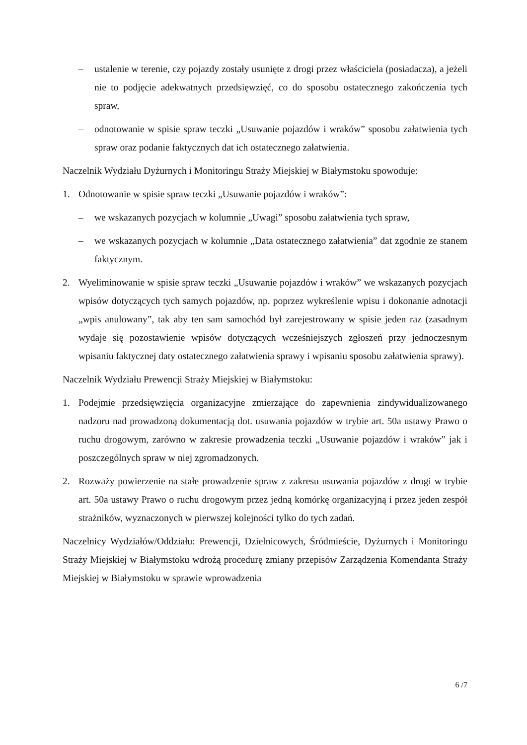– ustalenie w terenie, czy pojazdy zostały usunięte z drogi przez właściciela (posiadacza), a jeżeli nie to podjęcie adekwatnych przedsięwzięć, co do sposobu ostatecznego zakończenia tych spraw,
– odnotowanie w spisie spraw teczki „Usuwanie pojazdów i wraków” sposobu załatwienia tych spraw oraz podanie faktycznych dat ich ostatecznego załatwienia.
Naczelnik Wydziału Dyżurnych i Monitoringu Straży Miejskiej w Białymstoku spowoduje:
1. Odnotowanie w spisie spraw teczki „Usuwanie pojazdów i wraków”:
– we wskazanych pozycjach w kolumnie „Uwagi” sposobu załatwienia tych spraw,
– we wskazanych pozycjach w kolumnie „Data ostatecznego załatwienia” dat zgodnie ze stanem faktycznym.
2. Wyeliminowanie w spisie spraw teczki „Usuwanie pojazdów i wraków” we wskazanych pozycjach wpisów dotyczących tych samych pojazdów, np. poprzez wykreślenie wpisu i dokonanie adnotacji „wpis anulowany”, tak aby ten sam samochód był zarejestrowany w spisie jeden raz (zasadnym wydaje się pozostawienie wpisów dotyczących wcześniejszych zgłoszeń przy jednoczesnym wpisaniu faktycznej daty ostatecznego załatwienia sprawy i wpisaniu sposobu załatwienia sprawy).
Naczelnik Wydziału Prewencji Straży Miejskiej w Białymstoku:
1. Podejmie przedsięwzięcia organizacyjne zmierzające do zapewnienia zindywidualizowanego nadzoru nad prowadzoną dokumentacją dot. usuwania pojazdów w trybie art. 50a ustawy Prawo o ruchu drogowym, zarówno w zakresie prowadzenia teczki „Usuwanie pojazdów i wraków” jak i poszczególnych spraw w niej zgromadzonych.
2. Rozważy powierzenie na stałe prowadzenie spraw z zakresu usuwania pojazdów z drogi w trybie art. 50a ustawy Prawo o ruchu drogowym przez jedną komórkę organizacyjną i przez jeden zespół strażników, wyznaczonych w pierwszej kolejności tylko do tych zadań.
Naczelnicy Wydziałów/Oddziału: Prewencji, Dzielnicowych, Śródmieście, Dyżurnych i Monitoringu Straży Miejskiej w Białymstoku wdrożą procedurę zmiany przepisów Zarządzenia Komendanta Straży Miejskiej w Białymstoku w sprawie wprowadzenia
6 /7